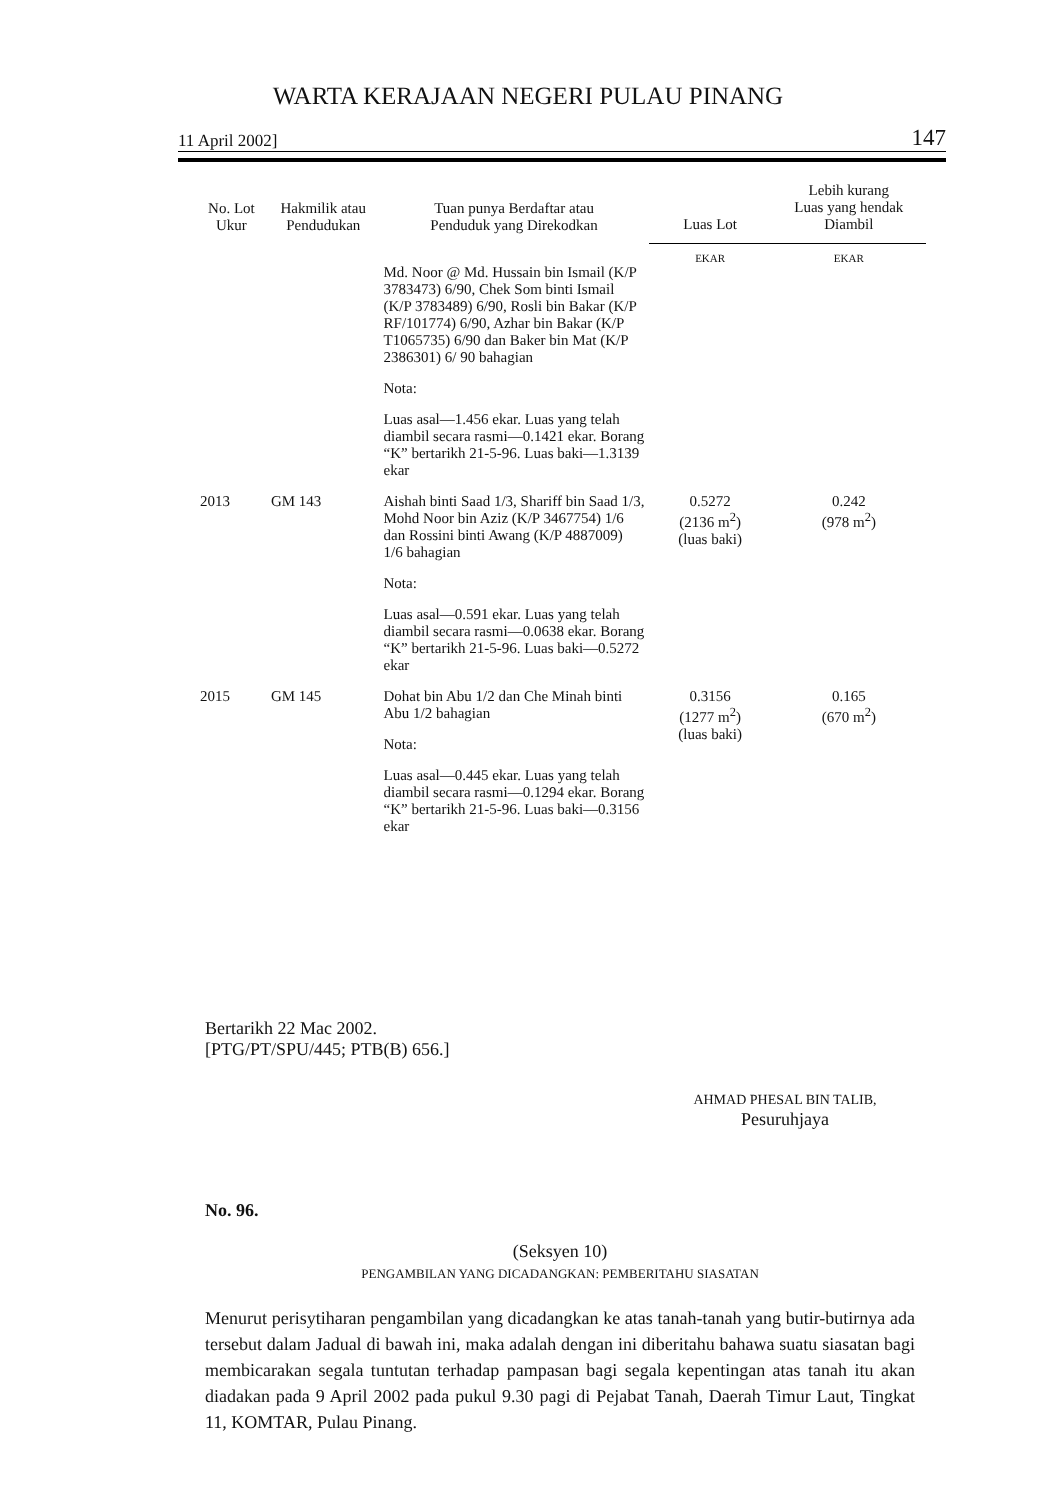WARTA KERAJAAN NEGERI PULAU PINANG
11 April 2002] 147
| No. Lot Ukur | Hakmilik atau Pendudukan | Tuan punya Berdaftar atau Penduduk yang Direkodkan | Luas Lot | Lebih kurang Luas yang hendak Diambil |
| --- | --- | --- | --- | --- |
| | | | EKAR | EKAR |
| | | Md. Noor @ Md. Hussain bin Ismail (K/P 3783473) 6/90, Chek Som binti Ismail (K/P 3783489) 6/90, Rosli bin Bakar (K/P RF/101774) 6/90, Azhar bin Bakar (K/P T1065735) 6/90 dan Baker bin Mat (K/P 2386301) 6/ 90 bahagian Nota: Luas asal—1.456 ekar. Luas yang telah diambil secara rasmi—0.1421 ekar. Borang “K” bertarikh 21-5-96. Luas baki—1.3139 ekar | | |
| 2013 | GM 143 | Aishah binti Saad 1/3, Shariff bin Saad 1/3, Mohd Noor bin Aziz (K/P 3467754) 1/6 dan Rossini binti Awang (K/P 4887009) 1/6 bahagian Nota: Luas asal—0.591 ekar. Luas yang telah diambil secara rasmi—0.0638 ekar. Borang “K” bertarikh 21-5-96. Luas baki—0.5272 ekar | 0.5272 (2136 m<sup>2</sup>) (luas baki) | 0.242 (978 m<sup>2</sup>) |
| 2015 | GM 145 | Dohat bin Abu 1/2 dan Che Minah binti Abu 1/2 bahagian Nota: Luas asal—0.445 ekar. Luas yang telah diambil secara rasmi—0.1294 ekar. Borang “K” bertarikh 21-5-96. Luas baki—0.3156 ekar | 0.3156 (1277 m<sup>2</sup>) (luas baki) | 0.165 (670 m<sup>2</sup>) |
Bertarikh 22 Mac 2002.
[PTG/PT/SPU/445; PTB(B) 656.]
AHMAD PHESAL BIN TALIB,
Pesuruhjaya
No. 96.
(Seksyen 10)
PENGAMBILAN YANG DICADANGKAN: PEMBERITAHU SIASATAN
Menurut perisytiharan pengambilan yang dicadangkan ke atas tanah-tanah yang butir-butirnya ada tersebut dalam Jadual di bawah ini, maka adalah dengan ini diberitahu bahawa suatu siasatan bagi membicarakan segala tuntutan terhadap pampasan bagi segala kepentingan atas tanah itu akan diadakan pada 9 April 2002 pada pukul 9.30 pagi di Pejabat Tanah, Daerah Timur Laut, Tingkat 11, KOMTAR, Pulau Pinang.